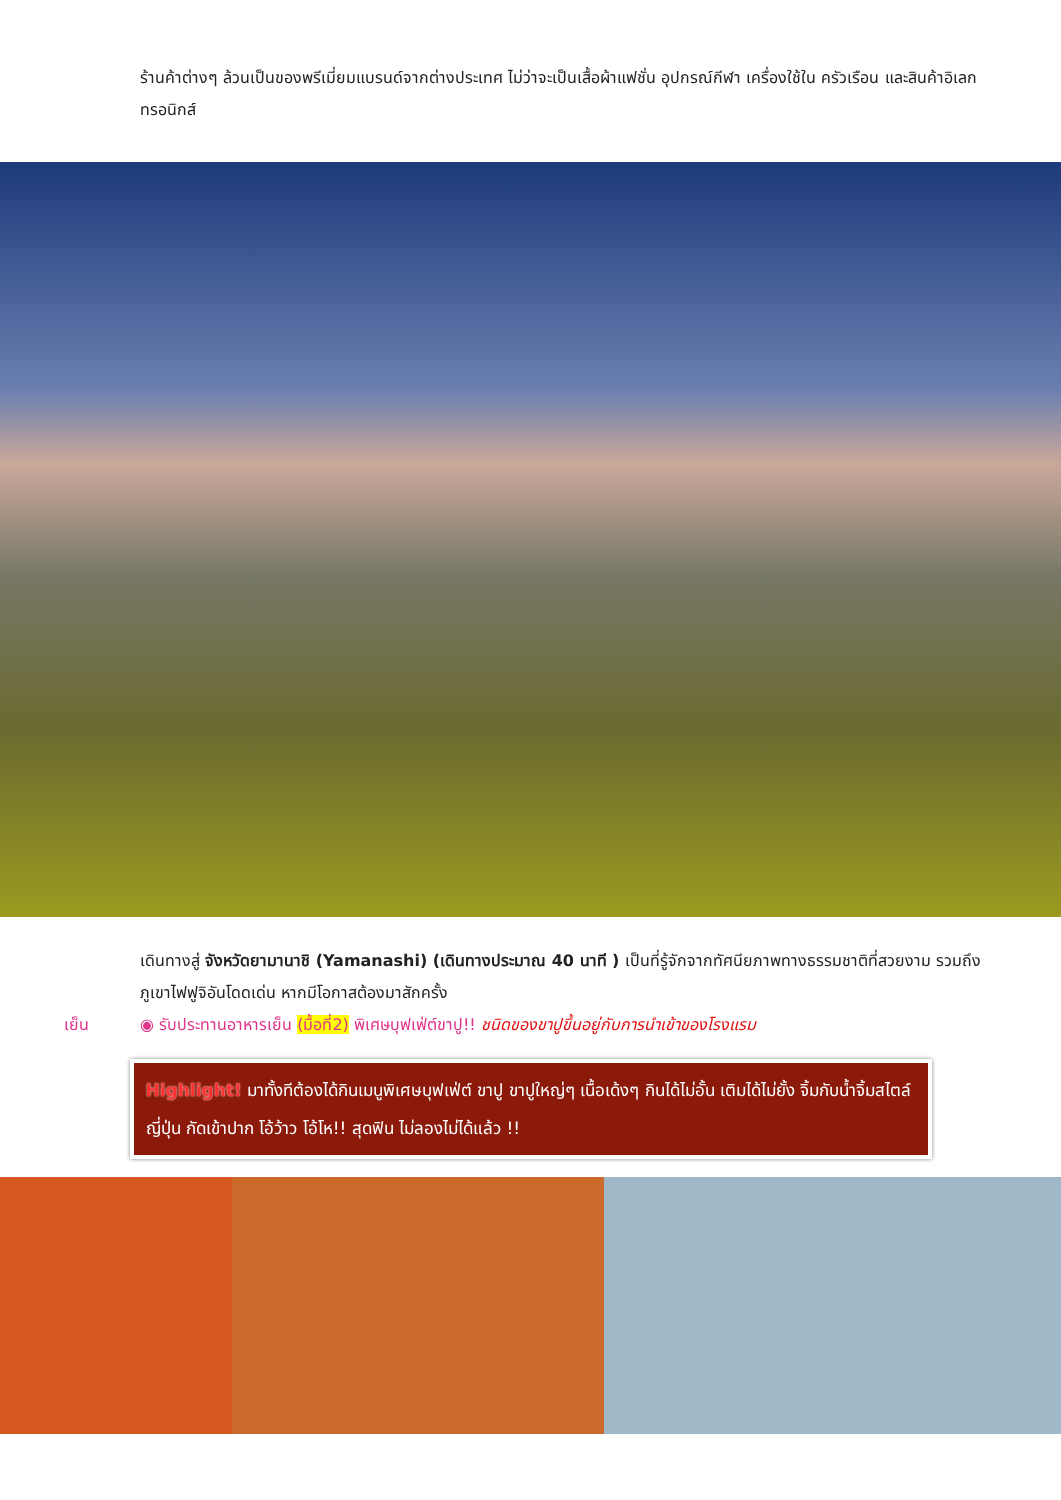ร้านค้าต่างๆ ล้วนเป็นของพรีเมี่ยมแบรนด์จากต่างประเทศ ไม่ว่าจะเป็นเสื้อผ้าแฟชั่น อุปกรณ์กีฬา เครื่องใช้ใน ครัวเรือน และสินค้าอิเลกทรอนิกส์
เดินทางสู่ จังหวัดยามานาชิ (Yamanashi) (เดินทางประมาณ 40 นาที ) เป็นที่รู้จักจากทัศนียภาพทางธรรมชาติที่สวยงาม รวมถึงภูเขาไฟฟูจิอันโดดเด่น หากมีโอกาสต้องมาสักครั้ง
เย็น ◉ รับประทานอาหารเย็น (มื้อที่2) พิเศษบุฟเฟ่ต์ขาปู!! ชนิดของขาปูขึ้นอยู่กับการนำเข้าของโรงแรม
Highlight! มาทั้งทีต้องได้กินเมนูพิเศษบุฟเฟ่ต์ ขาปู ขาปูใหญ่ๆ เนื้อเด้งๆ กินได้ไม่อั้น เติมได้ไม่ยั้ง จิ้มกับน้ำจิ้มสไตล์ญี่ปุ่น กัดเข้าปาก โอ้ว้าว โอ้โห!! สุดฟิน ไม่ลองไม่ได้แล้ว !!